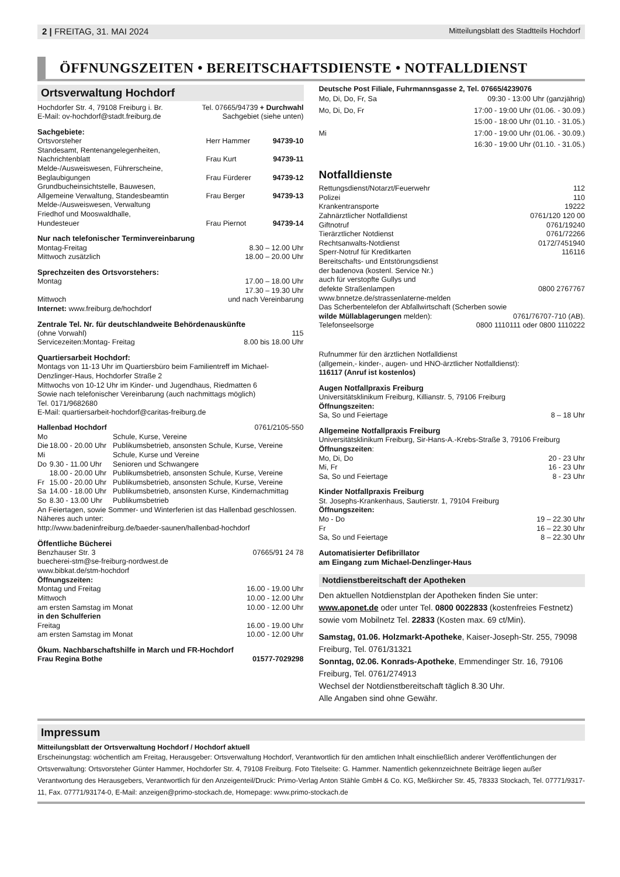2 | FREITAG, 31. MAI 2024 Mitteilungsblatt des Stadtteils Hochdorf
ÖFFNUNGSZEITEN • BEREITSCHAFTSDIENSTE • NOTFALLDIENST
Ortsverwaltung Hochdorf
| Hochdorfer Str. 4, 79108 Freiburg i. Br. | Tel. 07665/94739 + Durchwahl |
| E-Mail: ov-hochdorf@stadt.freiburg.de | Sachgebiet (siehe unten) |
Sachgebiete:
| Ortsvorsteher | Herr Hammer | 94739-10 |
| Standesamt, Rentenangelegenheiten, Nachrichtenblatt | Frau Kurt | 94739-11 |
| Melde-/Ausweiswesen, Führerscheine, Beglaubigungen | Frau Fürderer | 94739-12 |
| Grundbucheinsichtstelle, Bauwesen, Allgemeine Verwaltung, Standesbeamtin | Frau Berger | 94739-13 |
| Melde-/Ausweiswesen, Verwaltung Friedhof und Mooswaldhalle, Hundesteuer | Frau Piernot | 94739-14 |
Nur nach telefonischer Terminvereinbarung
| Montag-Freitag | 8.30 – 12.00 Uhr |
| Mittwoch zusätzlich | 18.00 – 20.00 Uhr |
Sprechzeiten des Ortsvorstehers:
| Montag | 17.00 – 18.00 Uhr |
| Mittwoch | 17.30 – 19.30 Uhr und nach Vereinbarung |
Internet: www.freiburg.de/hochdorf
Zentrale Tel. Nr. für deutschlandweite Behördenauskünfte
| (ohne Vorwahl) | 115 |
| Servicezeiten:Montag- Freitag | 8.00 bis 18.00 Uhr |
Quartiersarbeit Hochdorf:
Montags von 11-13 Uhr im Quartiersbüro beim Familientreff im Michael-Denzlinger-Haus, Hochdorfer Straße 2
Mittwochs von 10-12 Uhr im Kinder- und Jugendhaus, Riedmatten 6
Sowie nach telefonischer Vereinbarung (auch nachmittags möglich)
Tel. 0171/9682680
E-Mail: quartiersarbeit-hochdorf@caritas-freiburg.de
| Hallenbad Hochdorf | | 0761/2105-550 |
| Mo | | Schule, Kurse, Vereine |
| Die | 18.00 - 20.00 Uhr | Publikumsbetrieb, ansonsten Schule, Kurse, Vereine |
| Mi | | Schule, Kurse und Vereine |
| Do | 9.30 - 11.00 Uhr | Senioren und Schwangere |
| | 18.00 - 20.00 Uhr | Publikumsbetrieb, ansonsten Schule, Kurse, Vereine |
| Fr | 15.00 - 20.00 Uhr | Publikumsbetrieb, ansonsten Schule, Kurse, Vereine |
| Sa | 14.00 - 18.00 Uhr | Publikumsbetrieb, ansonsten Kurse, Kindernachmittag |
| So | 8.30 - 13.00 Uhr | Publikumsbetrieb |
An Feiertagen, sowie Sommer- und Winterferien ist das Hallenbad geschlossen. Näheres auch unter:
http://www.badeninfreiburg.de/baeder-saunen/hallenbad-hochdorf
Öffentliche Bücherei
| Benzhauser Str. 3 | 07665/91 24 78 |
buecherei-stm@se-freiburg-nordwest.de
www.bibkat.de/stm-hochdorf
Öffnungszeiten:
| Montag und Freitag | 16.00 - 19.00 Uhr |
| Mittwoch | 10.00 - 12.00 Uhr |
| am ersten Samstag im Monat | 10.00 - 12.00 Uhr |
| in den Schulferien | |
| Freitag | 16.00 - 19.00 Uhr |
| am ersten Samstag im Monat | 10.00 - 12.00 Uhr |
Ökum. Nachbarschaftshilfe in March und FR-Hochdorf
| Frau Regina Bothe | 01577-7029298 |
Deutsche Post Filiale, Fuhrmannsgasse 2, Tel. 07665/4239076
| Mo, Di, Do, Fr, Sa | 09:30 - 13:00 Uhr (ganzjährig) |
| Mo, Di, Do, Fr | 17:00 - 19:00 Uhr (01.06. - 30.09.) |
| | 15:00 - 18:00 Uhr (01.10. - 31.05.) |
| Mi | 17:00 - 19:00 Uhr (01.06. - 30.09.) |
| | 16:30 - 19:00 Uhr (01.10. - 31.05.) |
Notfalldienste
| Rettungsdienst/Notarzt/Feuerwehr | 112 |
| Polizei | 110 |
| Krankentransporte | 19222 |
| Zahnärztlicher Notfalldienst | 0761/120 120 00 |
| Giftnotruf | 0761/19240 |
| Tierärztlicher Notdienst | 0761/72266 |
| Rechtsanwalts-Notdienst | 0172/7451940 |
| Sperr-Notruf für Kreditkarten | 116116 |
| Bereitschafts- und Entstörungsdienst der badenova (kostenl. Service Nr.) auch für verstopfte Gullys und defekte Straßenlampen | 0800 2767767 |
| www.bnnetze.de/strassenlaterne-melden | |
| Das Scherbentelefon der Abfallwirtschaft (Scherben sowie | |
| wilde Müllablagerungen melden): | 0761/76707-710 (AB). |
| Telefonseelsorge | 0800 1110111 oder 0800 1110222 |
Rufnummer für den ärztlichen Notfalldienst
(allgemein,- kinder-, augen- und HNO-ärztlicher Notfalldienst):
116117 (Anruf ist kostenlos)
Augen Notfallpraxis Freiburg
Universitätsklinikum Freiburg, Killianstr. 5, 79106 Freiburg
Öffnungszeiten:
| Sa, So und Feiertage | 8 – 18 Uhr |
Allgemeine Notfallpraxis Freiburg
Universitätsklinikum Freiburg, Sir-Hans-A.-Krebs-Straße 3, 79106 Freiburg
Öffnungszeiten:
| Mo, Di, Do | 20 - 23 Uhr |
| Mi, Fr | 16 - 23 Uhr |
| Sa, So und Feiertage | 8 - 23 Uhr |
Kinder Notfallpraxis Freiburg
St. Josephs-Krankenhaus, Sautierstr. 1, 79104 Freiburg
Öffnungszeiten:
| Mo - Do | 19 – 22.30 Uhr |
| Fr | 16 – 22.30 Uhr |
| Sa, So und Feiertage | 8 – 22.30 Uhr |
Automatisierter Defibrillator
am Eingang zum Michael-Denzlinger-Haus
Notdienstbereitschaft der Apotheken
Den aktuellen Notdienstplan der Apotheken finden Sie unter: www.aponet.de oder unter Tel. 0800 0022833 (kostenfreies Festnetz) sowie vom Mobilnetz Tel. 22833 (Kosten max. 69 ct/Min).
Samstag, 01.06. Holzmarkt-Apotheke, Kaiser-Joseph-Str. 255, 79098 Freiburg, Tel. 0761/31321
Sonntag, 02.06. Konrads-Apotheke, Emmendinger Str. 16, 79106 Freiburg, Tel. 0761/274913
Wechsel der Notdienstbereitschaft täglich 8.30 Uhr.
Alle Angaben sind ohne Gewähr.
Impressum
Mitteilungsblatt der Ortsverwaltung Hochdorf / Hochdorf aktuell
Erscheinungstag: wöchentlich am Freitag, Herausgeber: Ortsverwaltung Hochdorf, Verantwortlich für den amtlichen Inhalt einschließlich anderer Veröffentlichungen der Ortsverwaltung: Ortsvorsteher Günter Hammer, Hochdorfer Str. 4, 79108 Freiburg. Foto Titelseite: G. Hammer. Namentlich gekennzeichnete Beiträge liegen außer Verantwortung des Herausgebers, Verantwortlich für den Anzeigenteil/Druck: Primo-Verlag Anton Stähle GmbH & Co. KG, Meßkircher Str. 45, 78333 Stockach, Tel. 07771/9317-11, Fax. 07771/93174-0, E-Mail: anzeigen@primo-stockach.de, Homepage: www.primo-stockach.de